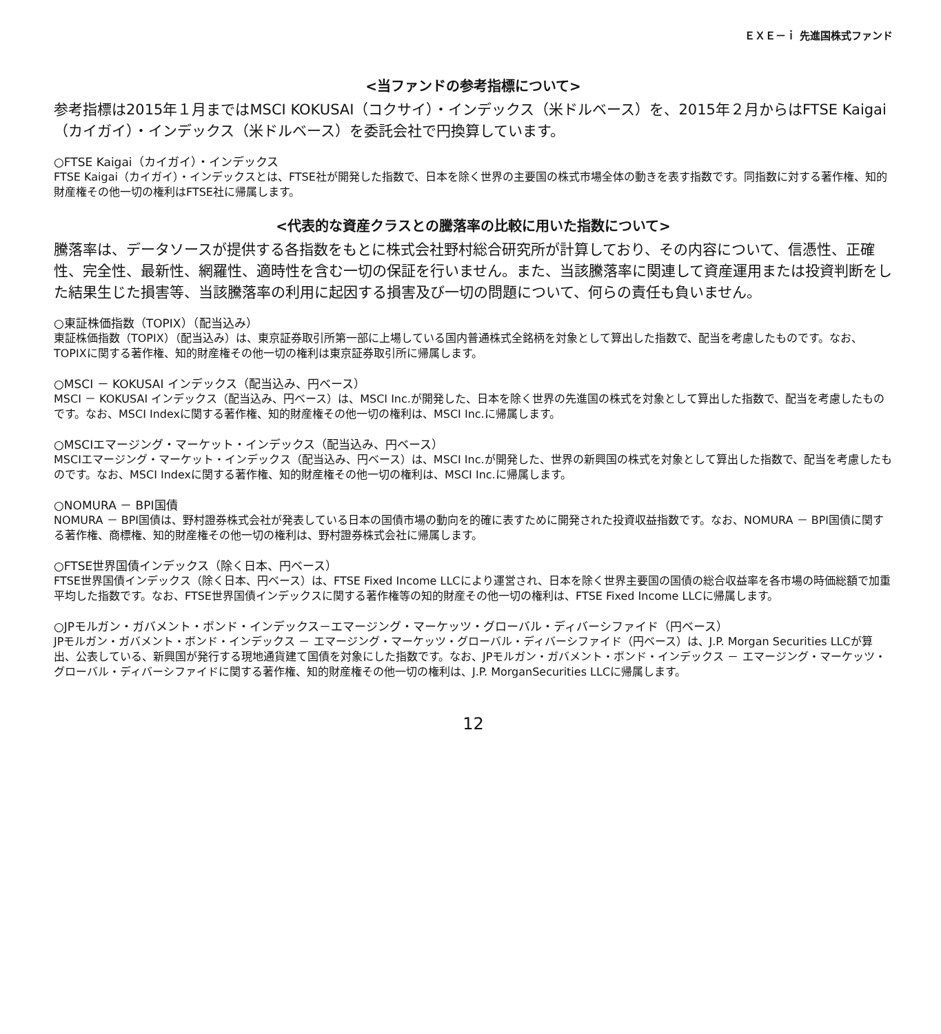ＥＸＥ－ｉ 先進国株式ファンド
<当ファンドの参考指標について>
参考指標は2015年１月まではMSCI KOKUSAI（コクサイ）・インデックス（米ドルベース）を、2015年２月からはFTSE Kaigai（カイガイ）・インデックス（米ドルベース）を委託会社で円換算しています。
○FTSE Kaigai（カイガイ）・インデックス
FTSE Kaigai（カイガイ）・インデックスとは、FTSE社が開発した指数で、日本を除く世界の主要国の株式市場全体の動きを表す指数です。同指数に対する著作権、知的財産権その他一切の権利はFTSE社に帰属します。
<代表的な資産クラスとの騰落率の比較に用いた指数について>
騰落率は、データソースが提供する各指数をもとに株式会社野村総合研究所が計算しており、その内容について、信憑性、正確性、完全性、最新性、網羅性、適時性を含む一切の保証を行いません。また、当該騰落率に関連して資産運用または投資判断をした結果生じた損害等、当該騰落率の利用に起因する損害及び一切の問題について、何らの責任も負いません。
○東証株価指数（TOPIX）（配当込み）
東証株価指数（TOPIX）（配当込み）は、東京証券取引所第一部に上場している国内普通株式全銘柄を対象として算出した指数で、配当を考慮したものです。なお、TOPIXに関する著作権、知的財産権その他一切の権利は東京証券取引所に帰属します。
○MSCI － KOKUSAI インデックス（配当込み、円ベース）
MSCI － KOKUSAI インデックス（配当込み、円ベース）は、MSCI Inc.が開発した、日本を除く世界の先進国の株式を対象として算出した指数で、配当を考慮したものです。なお、MSCI Indexに関する著作権、知的財産権その他一切の権利は、MSCI Inc.に帰属します。
○MSCIエマージング・マーケット・インデックス（配当込み、円ベース）
MSCIエマージング・マーケット・インデックス（配当込み、円ベース）は、MSCI Inc.が開発した、世界の新興国の株式を対象として算出した指数で、配当を考慮したものです。なお、MSCI Indexに関する著作権、知的財産権その他一切の権利は、MSCI Inc.に帰属します。
○NOMURA － BPI国債
NOMURA － BPI国債は、野村證券株式会社が発表している日本の国債市場の動向を的確に表すために開発された投資収益指数です。なお、NOMURA － BPI国債に関する著作権、商標権、知的財産権その他一切の権利は、野村證券株式会社に帰属します。
○FTSE世界国債インデックス（除く日本、円ベース）
FTSE世界国債インデックス（除く日本、円ベース）は、FTSE Fixed Income LLCにより運営され、日本を除く世界主要国の国債の総合収益率を各市場の時価総額で加重平均した指数です。なお、FTSE世界国債インデックスに関する著作権等の知的財産その他一切の権利は、FTSE Fixed Income LLCに帰属します。
○JPモルガン・ガバメント・ボンド・インデックス－エマージング・マーケッツ・グローバル・ディバーシファイド（円ベース）
JPモルガン・ガバメント・ボンド・インデックス － エマージング・マーケッツ・グローバル・ディバーシファイド（円ベース）は、J.P. Morgan Securities LLCが算出、公表している、新興国が発行する現地通貨建て国債を対象にした指数です。なお、JPモルガン・ガバメント・ボンド・インデックス － エマージング・マーケッツ・グローバル・ディバーシファイドに関する著作権、知的財産権その他一切の権利は、J.P. MorganSecurities LLCに帰属します。
12